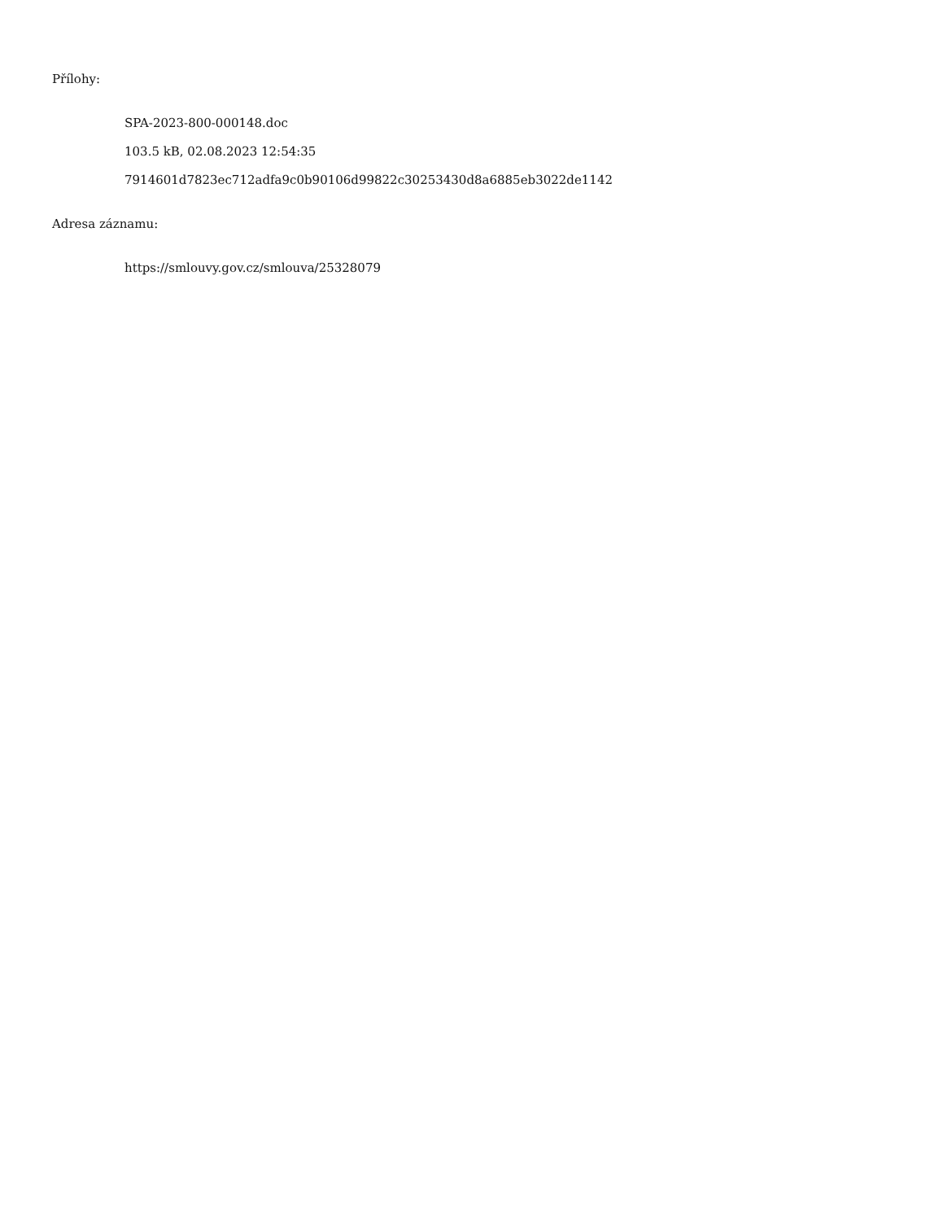Přílohy:
SPA-2023-800-000148.doc
103.5 kB, 02.08.2023 12:54:35
7914601d7823ec712adfa9c0b90106d99822c30253430d8a6885eb3022de1142
Adresa záznamu:
https://smlouvy.gov.cz/smlouva/25328079